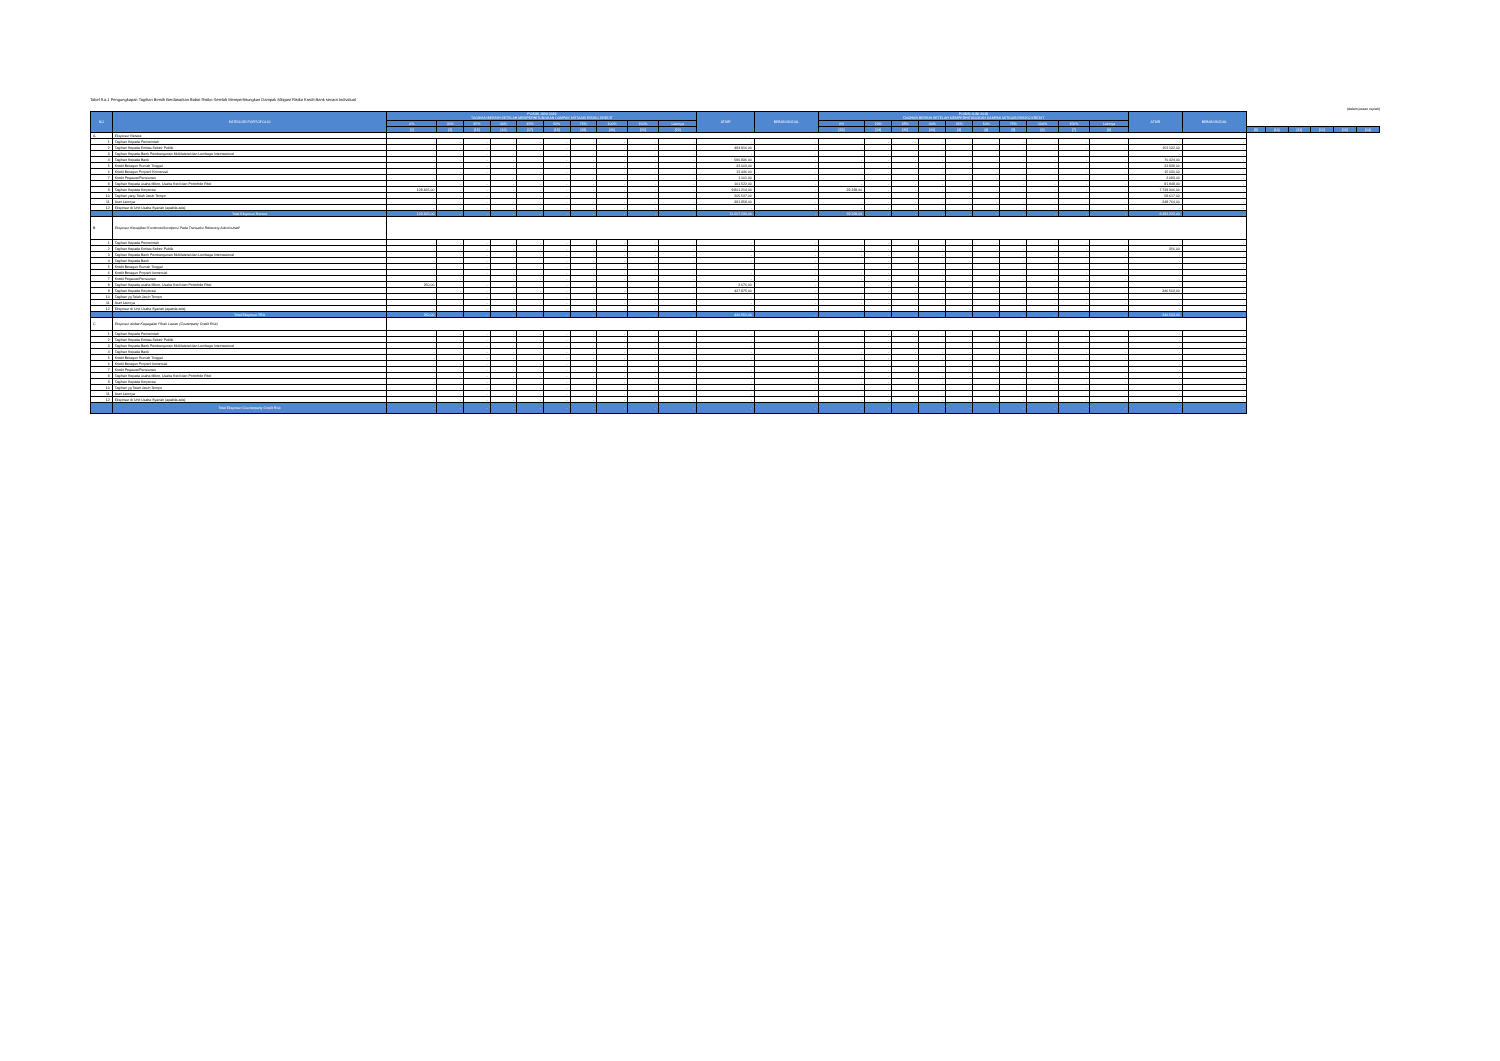Tabel 9.a.1 Pengungkapan Tagihan Bersih Berdasarkan Bobot Risiko Setelah Memperhitungkan Dampak Mitigasi Risiko Kredit Bank secara Individual
(dalam jutaan rupiah)
| NO | KATEGORI PORTOFOLIO | POSISI JUNI 2019 TAGIHAN BERSIH SETELAH MEMPERHITUNGKAN DAMPAK MITIGASI RISIKO KREDIT | | | | | | | | | | ATMR | BEBAN MODAL | POSISI JUNI 2018 TAGIHAN BERSIH SETELAH MEMPERHITUNGKAN DAMPAK MITIGASI RISIKO KREDIT | | | | | | | | | | ATMR | BEBAN MODAL | | | | | | |
| --- | --- | --- | --- | --- | --- | --- | --- | --- | --- | --- | --- | --- | --- | --- | --- | --- | --- | --- | --- | --- | --- | --- | --- | --- | --- | --- | --- | --- | --- | --- | --- |
| | | 0% | 20% | 35% | 40% | 45% | 50% | 75% | 100% | 150% | Lainnya | | | 0% | 20% | 35% | 40% | 45% | 50% | 75% | 100% | 150% | Lainnya | | | | | | | | |
| | | [1] | [2] | [15] | [16] | [17] | [18] | [19] | [20] | [21] | [22] | | | [23] | [24] | [25] | [26] | [3] | [4] | [5] | [6] | [7] | [8] | | | [9] | [10] | [11] | [12] | [13] | [14] |
| A. | Eksposur Neraca | | | | | | | | | | | | | | | | | | | | | | | | | | | | | | |
| 1 | Tagihan Kepada Pemerintah | - | - | - | - | - | - | - | - | - | - | - | - | - | - | - | - | - | - | - | - | - | - | - | - | | | | | | |
| 2 | Tagihan Kepada Entitas Sektor Publik | - | - | - | - | - | - | - | - | - | - | 484.916,00 | - | - | - | - | - | - | - | - | - | - | - | 152.132,00 | - | | | | | | |
| 3 | Tagihan Kepada Bank Pembangunan Multilateral dan Lembaga Internasional | - | - | - | - | - | - | - | - | - | - | - | - | - | - | - | - | - | - | - | - | - | - | - | - | | | | | | |
| 4 | Tagihan Kepada Bank | - | - | - | - | | - | - | - | - | - | 586.836,00 | - | - | - | - | - | - | - | - | - | - | - | 70.424,00 | - | | | | | | |
| 5 | Kredit Beragun Rumah Tinggal | - | - | - | - | - | - | - | - | - | - | 32.003,00 | - | - | - | - | - | - | - | - | - | - | - | 22.938,00 | - | | | | | | |
| 6 | Kredit Beragun Properti Komersial | - | - | - | - | - | - | - | - | - | - | 12.446,00 | - | - | - | - | - | - | - | - | - | - | - | 15.030,00 | - | | | | | | |
| 7 | Kredit Pegawai/Pensiunan | - | - | | - | - | - | - | - | - | - | 1.101,00 | - | - | - | - | - | - | - | - | - | - | - | 2.083,00 | - | | | | | | |
| 8 | Tagihan Kepada usaha Mikro, Usaha Kecil dan Portofolio Ritel | - | - | - | - | - | - | - | - | - | - | 161.522,00 | - | - | - | - | - | - | - | - | - | - | - | 91.949,00 | - | | | | | | |
| 9 | Tagihan Kepada Korporasi | 128.665,00 | - | - | - | - | - | - | - | - | - | 9.801.214,00 | - | 29.339,00 | - | - | - | - | - | - | - | - | - | 7.729.306,00 | - | | | | | | |
| 10 | Tagihan yang Telah Jatuh Tempo | - | - | - | - | - | - | - | - | - | - | 205.537,00 | - | - | - | - | - | - | - | - | - | - | - | 58.617,00 | - | | | | | | |
| 11 | Aset Lainnya | - | - | - | - | - | - | - | - | - | - | 381.858,00 | - | - | - | - | - | - | - | - | - | - | - | 349.764,00 | - | | | | | | |
| 12 | Eksposur di Unit Usaha Syariah (apabila ada) | - | - | - | - | - | - | - | - | - | - | - | - | - | - | - | - | - | - | - | - | - | - | - | - | | | | | | |
| | Total Eksposur Neraca | 128.665,00 | - | - | - | - | - | - | - | - | - | 11.667.233,00 | - | 29.339,00 | - | - | - | - | - | - | - | - | - | 8.492.223,00 | - | | | | | | |
| B. | Eksposur Kewajiban Komitmen/kontijensi Pada Transaksi Rekening Administratif | | | | | | | | | | | | | | | | | | | | | | | | | | | | | | |
| 1 | Tagihan Kepada Pemerintah | - | - | - | - | - | - | - | - | - | - | - | - | - | - | - | - | - | - | - | - | - | - | - | - | | | | | | |
| 2 | Tagihan Kepada Entitas Sektor Publik | - | - | - | - | - | - | - | - | - | - | - | - | - | - | - | - | - | - | - | - | - | - | 356,00 | - | | | | | | |
| 3 | Tagihan Kepada Bank Pembangunan Multilateral dan Lembaga Internasional | - | - | - | - | - | - | - | - | - | - | - | - | - | - | - | - | - | - | - | - | - | - | - | - | | | | | | |
| 4 | Tagihan Kepada Bank | - | - | - | | | - | - | - | - | - | - | - | - | - | - | - | - | - | - | - | - | - | - | - | | | | | | |
| 5 | Kredit Beragun Rumah Tinggal | - | - | - | - | - | - | - | - | - | - | | - | - | - | - | - | - | - | - | - | - | - | - | - | | | | | | |
| 6 | Kredit Beragun Properti komersial | - | - | - | - | - | - | - | - | - | - | - | - | - | - | - | - | - | - | - | - | - | - | - | - | | | | | | |
| 7 | Kredit Pegawai/Pensiunan | - | - | | - | - | - | - | - | - | - | - | - | - | - | - | - | - | - | - | - | - | - | - | - | | | | | | |
| 8 | Tagihan Kepada usaha Mikro, Usaha Kecil dan Portofolio Ritel | 250,00 | - | - | - | - | - | - | | | - | 2.676,00 | - | - | - | - | - | - | - | - | - | - | - | - | - | | | | | | |
| 9 | Tagihan Kepada Korporasi | - | - | - | - | - | - | - | - | - | - | 427.875,00 | - | - | - | - | - | - | - | - | - | - | - | 346.563,00 | - | | | | | | |
| 10 | Tagihan yg Telah Jatuh Tempo | - | - | - | - | - | - | - | - | - | - | - | - | - | - | - | - | - | - | - | - | - | - | - | - | | | | | | |
| 11 | Aset Lainnya | - | - | - | - | - | - | - | - | - | - | - | - | - | - | - | - | - | - | - | - | - | - | - | - | | | | | | |
| 12 | Eksposur di Unit Usaha Syariah (apabila ada) | - | - | - | - | - | - | - | - | - | - | - | - | - | - | - | - | - | - | - | - | - | - | - | - | | | | | | |
| | Total Eksposur TRA | 250,00 | - | - | - | - | - | - | - | - | - | 430.551,00 | - | - | - | - | - | - | - | - | - | - | - | 346.563,00 | - | | | | | | |
| C. | Eksposur akibat Kegagalan Pihak Lawan (Couterparty Credit Risk) | | | | | | | | | | | | | | | | | | | | | | | | | | | | | | |
| 1 | Tagihan Kepada Pemerintah | - | - | - | - | - | - | - | - | - | - | - | - | - | - | - | - | - | - | - | - | - | - | - | - | | | | | | |
| 2 | Tagihan Kepada Entitas Sektor Publik | - | - | - | - | - | - | - | - | - | - | - | - | - | - | - | - | - | - | - | - | - | - | - | - | | | | | | |
| 3 | Tagihan Kepada Bank Pembangunan Multilateral dan Lembaga Internasional | - | - | - | - | - | - | - | - | - | - | - | - | - | - | - | - | - | - | - | - | - | - | - | - | | | | | | |
| 4 | Tagihan Kepada Bank | - | - | - | - | - | - | - | - | - | - | - | - | - | - | - | - | - | - | - | - | - | - | - | - | | | | | | |
| 5 | Kredit Beragun Rumah Tinggal | - | - | - | - | - | - | - | - | - | - | - | - | - | - | - | - | - | - | - | - | - | - | - | - | | | | | | |
| 6 | Kredit Beragun Properti komersial | - | - | - | - | - | - | - | - | - | - | - | - | - | - | - | - | - | - | - | - | - | - | - | - | | | | | | |
| 7 | Kredit Pegawai/Pensiunan | - | - | - | - | - | - | - | - | - | - | - | - | - | - | - | - | - | - | - | - | - | - | - | - | | | | | | |
| 8 | Tagihan Kepada usaha Mikro, Usaha Kecil dan Portofolio Ritel | - | - | - | - | - | - | - | - | - | - | - | - | - | - | - | - | - | - | - | - | - | - | - | - | | | | | | |
| 9 | Tagihan Kepada Korporasi | - | - | - | - | - | - | - | - | - | - | - | - | - | - | - | - | - | - | - | - | - | - | - | - | | | | | | |
| 10 | Tagihan yg Telah Jatuh Tempo | - | - | - | - | - | - | - | - | - | - | - | - | - | - | - | - | - | - | - | - | - | - | - | - | | | | | | |
| 11 | Aset Lainnya | - | - | - | - | - | - | - | - | - | - | - | - | - | - | - | - | - | - | - | - | - | - | - | - | | | | | | |
| 12 | Eksposur di Unit Usaha Syariah (apabila ada) | - | - | - | - | - | - | - | - | - | - | - | - | - | - | - | - | - | - | - | - | - | - | - | - | | | | | | |
| | Total Eksposur Counterparty Credit Risk | - | - | - | - | - | - | - | - | - | - | - | - | - | - | - | - | - | - | - | - | - | - | - | - | | | | | | |